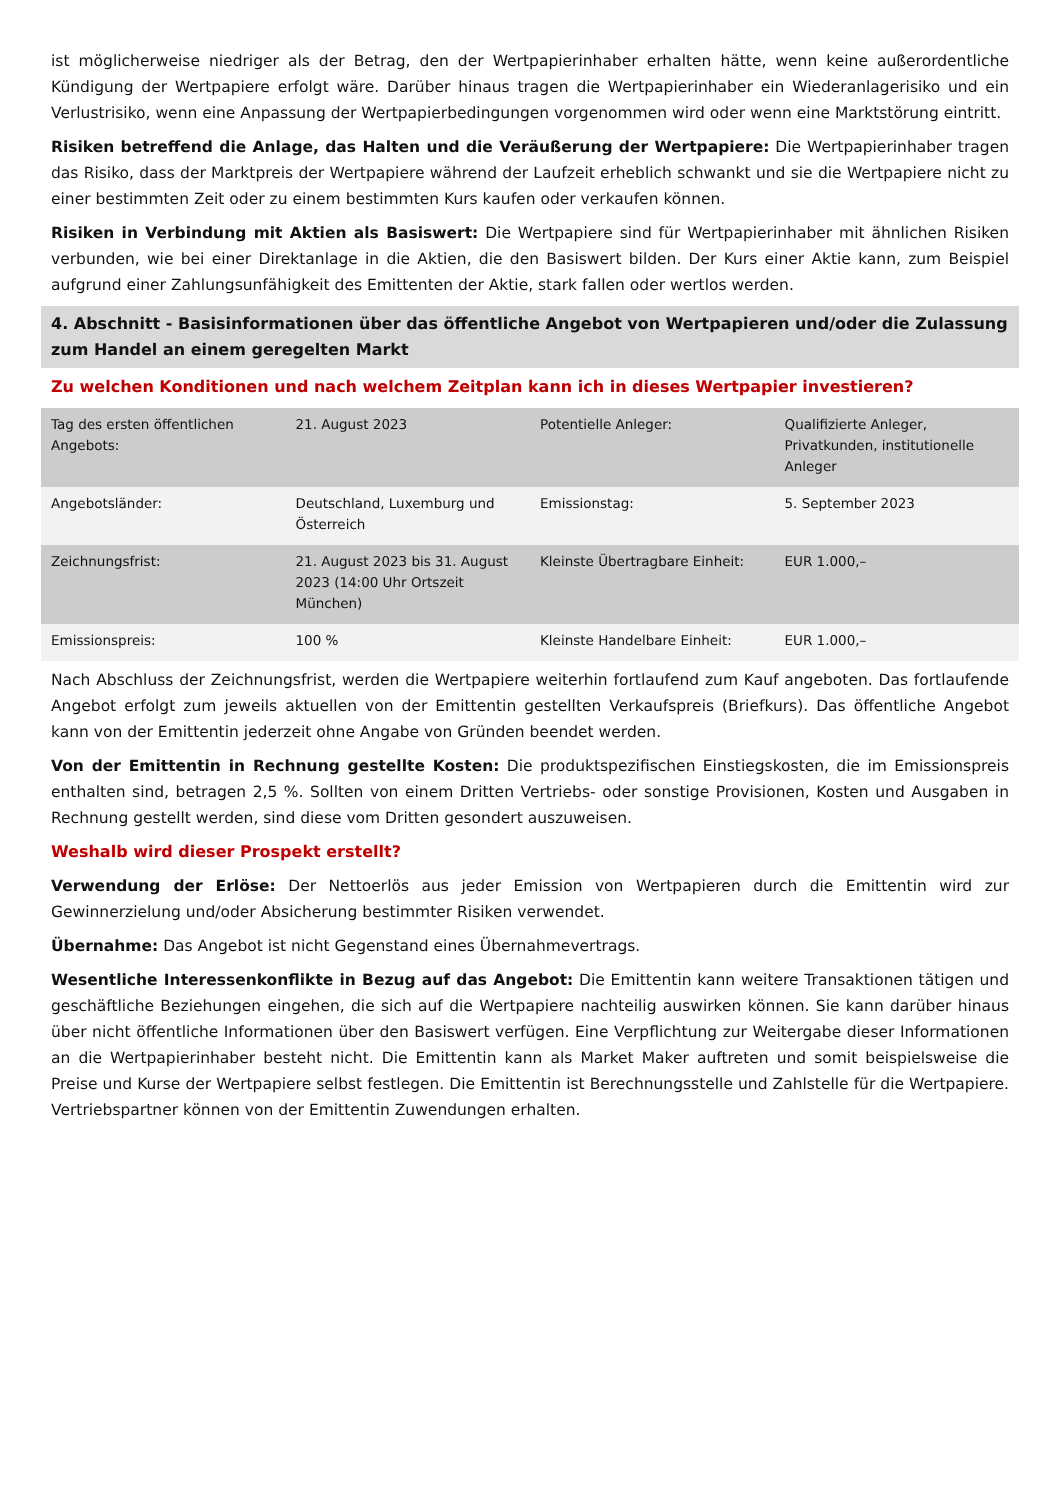ist möglicherweise niedriger als der Betrag, den der Wertpapierinhaber erhalten hätte, wenn keine außerordentliche Kündigung der Wertpapiere erfolgt wäre. Darüber hinaus tragen die Wertpapierinhaber ein Wiederanlagerisiko und ein Verlustrisiko, wenn eine Anpassung der Wertpapierbedingungen vorgenommen wird oder wenn eine Marktstörung eintritt.
Risiken betreffend die Anlage, das Halten und die Veräußerung der Wertpapiere: Die Wertpapierinhaber tragen das Risiko, dass der Marktpreis der Wertpapiere während der Laufzeit erheblich schwankt und sie die Wertpapiere nicht zu einer bestimmten Zeit oder zu einem bestimmten Kurs kaufen oder verkaufen können.
Risiken in Verbindung mit Aktien als Basiswert: Die Wertpapiere sind für Wertpapierinhaber mit ähnlichen Risiken verbunden, wie bei einer Direktanlage in die Aktien, die den Basiswert bilden. Der Kurs einer Aktie kann, zum Beispiel aufgrund einer Zahlungsunfähigkeit des Emittenten der Aktie, stark fallen oder wertlos werden.
4. Abschnitt - Basisinformationen über das öffentliche Angebot von Wertpapieren und/oder die Zulassung zum Handel an einem geregelten Markt
Zu welchen Konditionen und nach welchem Zeitplan kann ich in dieses Wertpapier investieren?
| Tag des ersten öffentlichen Angebots: | 21. August 2023 | Potentielle Anleger: | Qualifizierte Anleger, Privatkunden, institutionelle Anleger |
| Angebotsländer: | Deutschland, Luxemburg und Österreich | Emissionstag: | 5. September 2023 |
| Zeichnungsfrist: | 21. August 2023 bis 31. August 2023 (14:00 Uhr Ortszeit München) | Kleinste Übertragbare Einheit: | EUR 1.000,– |
| Emissionspreis: | 100 % | Kleinste Handelbare Einheit: | EUR 1.000,– |
Nach Abschluss der Zeichnungsfrist, werden die Wertpapiere weiterhin fortlaufend zum Kauf angeboten. Das fortlaufende Angebot erfolgt zum jeweils aktuellen von der Emittentin gestellten Verkaufspreis (Briefkurs). Das öffentliche Angebot kann von der Emittentin jederzeit ohne Angabe von Gründen beendet werden.
Von der Emittentin in Rechnung gestellte Kosten: Die produktspezifischen Einstiegskosten, die im Emissionspreis enthalten sind, betragen 2,5 %. Sollten von einem Dritten Vertriebs- oder sonstige Provisionen, Kosten und Ausgaben in Rechnung gestellt werden, sind diese vom Dritten gesondert auszuweisen.
Weshalb wird dieser Prospekt erstellt?
Verwendung der Erlöse: Der Nettoerlös aus jeder Emission von Wertpapieren durch die Emittentin wird zur Gewinnerzielung und/oder Absicherung bestimmter Risiken verwendet.
Übernahme: Das Angebot ist nicht Gegenstand eines Übernahmevertrags.
Wesentliche Interessenkonflikte in Bezug auf das Angebot: Die Emittentin kann weitere Transaktionen tätigen und geschäftliche Beziehungen eingehen, die sich auf die Wertpapiere nachteilig auswirken können. Sie kann darüber hinaus über nicht öffentliche Informationen über den Basiswert verfügen. Eine Verpflichtung zur Weitergabe dieser Informationen an die Wertpapierinhaber besteht nicht. Die Emittentin kann als Market Maker auftreten und somit beispielsweise die Preise und Kurse der Wertpapiere selbst festlegen. Die Emittentin ist Berechnungsstelle und Zahlstelle für die Wertpapiere. Vertriebspartner können von der Emittentin Zuwendungen erhalten.